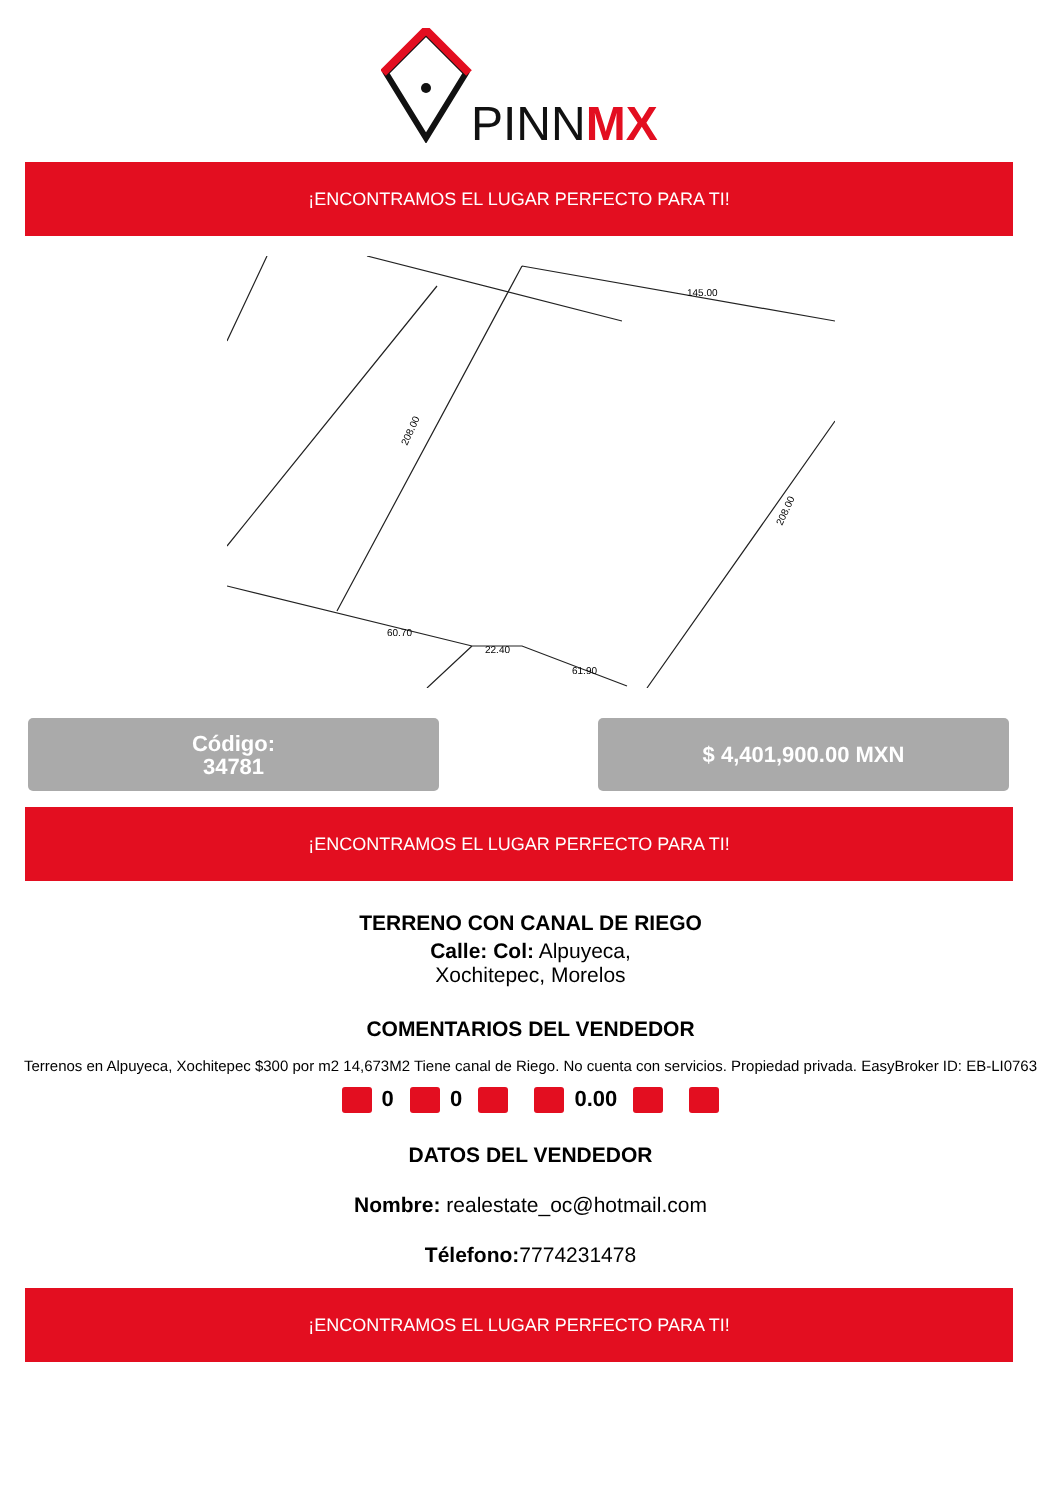PINNMX
¡ENCONTRAMOS EL LUGAR PERFECTO PARA TI!
208.00
208.00
145.00
60.70
22.40
61.90
Código:
34781
$ 4,401,900.00 MXN
¡ENCONTRAMOS EL LUGAR PERFECTO PARA TI!
TERRENO CON CANAL DE RIEGO
Calle: Col: Alpuyeca,
Xochitepec, Morelos
COMENTARIOS DEL VENDEDOR
Terrenos en Alpuyeca, Xochitepec $300 por m2 14,673M2 Tiene canal de Riego. No cuenta con servicios. Propiedad privada. EasyBroker ID: EB-LI0763
0 0 0.00
DATOS DEL VENDEDOR
Nombre: realestate_oc@hotmail.com
Télefono: 7774231478
¡ENCONTRAMOS EL LUGAR PERFECTO PARA TI!